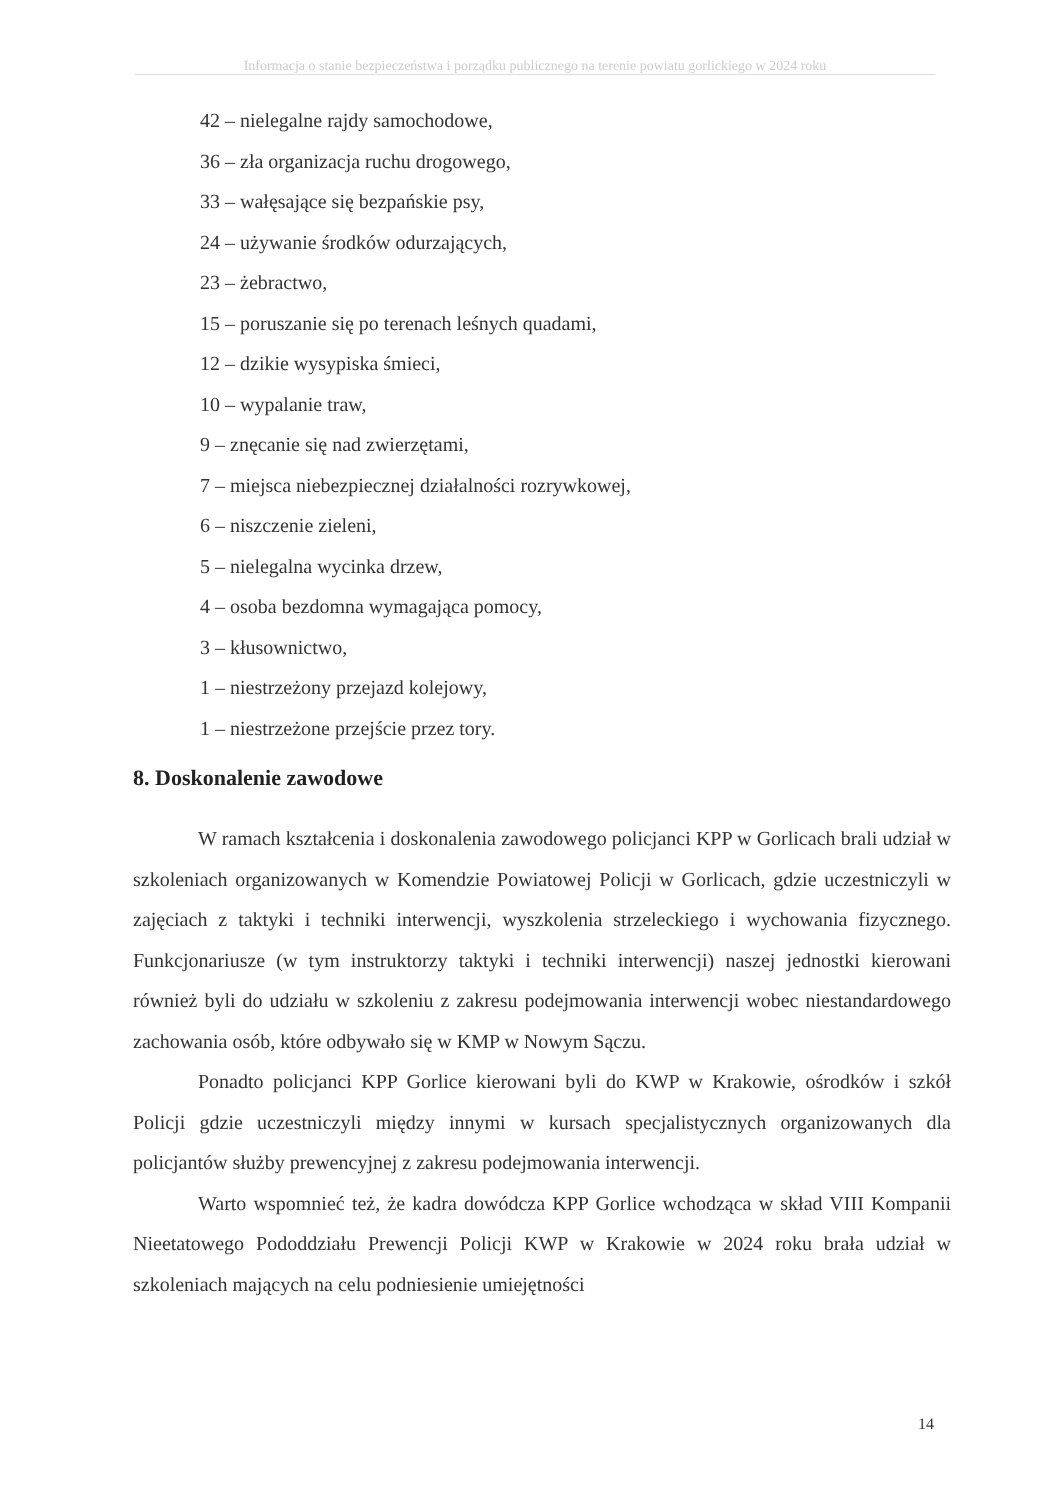Informacja o stanie bezpieczeństwa i porządku publicznego na terenie powiatu gorlickiego w 2024 roku
42 – nielegalne rajdy samochodowe,
36 – zła organizacja ruchu drogowego,
33 – wałęsające się bezpańskie psy,
24 – używanie środków odurzających,
23 – żebractwo,
15 – poruszanie się po terenach leśnych quadami,
12 – dzikie wysypiska śmieci,
10 – wypalanie traw,
9 – znęcanie się nad zwierzętami,
7 – miejsca niebezpiecznej działalności rozrywkowej,
6 – niszczenie zieleni,
5 – nielegalna wycinka drzew,
4 – osoba bezdomna wymagająca pomocy,
3 – kłusownictwo,
1 – niestrzeżony przejazd kolejowy,
1 – niestrzeżone przejście przez tory.
8. Doskonalenie zawodowe
W ramach kształcenia i doskonalenia zawodowego policjanci KPP w Gorlicach brali udział w szkoleniach organizowanych w Komendzie Powiatowej Policji w Gorlicach, gdzie uczestniczyli w zajęciach z taktyki i techniki interwencji, wyszkolenia strzeleckiego i wychowania fizycznego. Funkcjonariusze (w tym instruktorzy taktyki i techniki interwencji) naszej jednostki kierowani również byli do udziału w szkoleniu z zakresu podejmowania interwencji wobec niestandardowego zachowania osób, które odbywało się w KMP w Nowym Sączu.
Ponadto policjanci KPP Gorlice kierowani byli do KWP w Krakowie, ośrodków i szkół Policji gdzie uczestniczyli między innymi w kursach specjalistycznych organizowanych dla policjantów służby prewencyjnej z zakresu podejmowania interwencji.
Warto wspomnieć też, że kadra dowódcza KPP Gorlice wchodząca w skład VIII Kompanii Nieetatowego Pododdziału Prewencji Policji KWP w Krakowie w 2024 roku brała udział w szkoleniach mających na celu podniesienie umiejętności
14